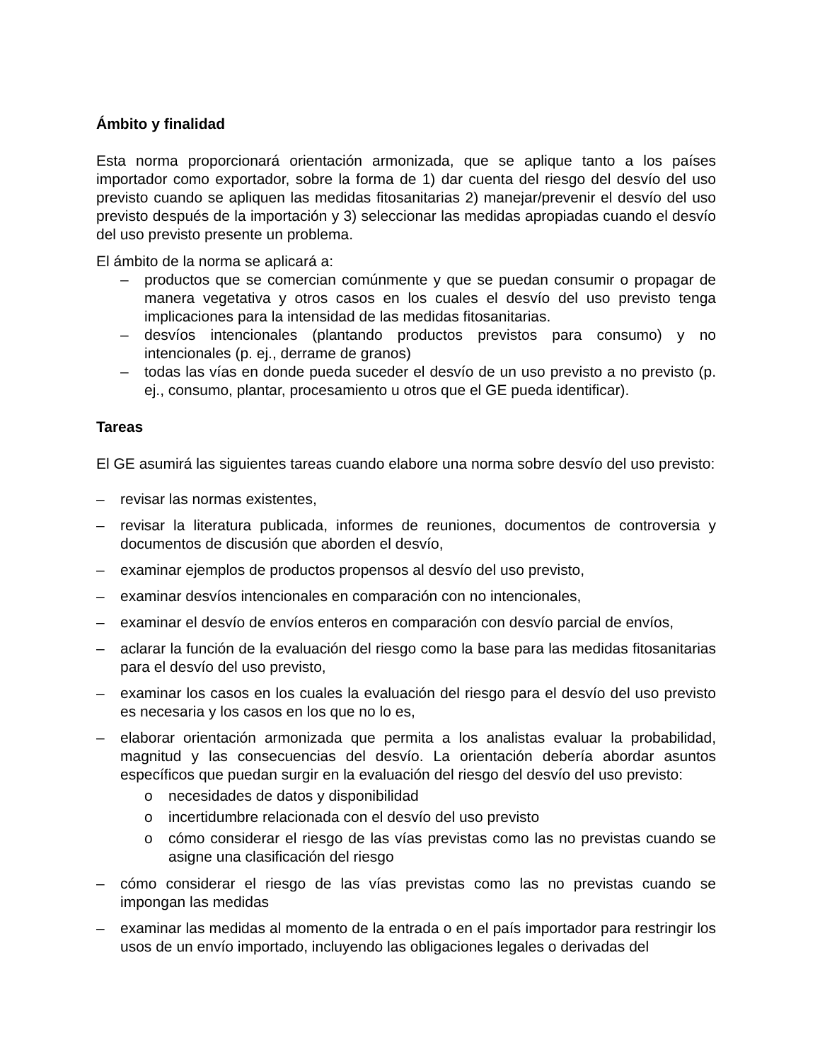Ámbito y finalidad
Esta norma proporcionará orientación armonizada, que se aplique tanto a los países importador como exportador, sobre la forma de 1) dar cuenta del riesgo del desvío del uso previsto cuando se apliquen las medidas fitosanitarias 2) manejar/prevenir el desvío del uso previsto después de la importación y 3) seleccionar las medidas apropiadas cuando el desvío del uso previsto presente un problema.
El ámbito de la norma se aplicará a:
– productos que se comercian comúnmente y que se puedan consumir o propagar de manera vegetativa y otros casos en los cuales el desvío del uso previsto tenga implicaciones para la intensidad de las medidas fitosanitarias.
– desvíos intencionales (plantando productos previstos para consumo) y no intencionales (p. ej., derrame de granos)
– todas las vías en donde pueda suceder el desvío de un uso previsto a no previsto (p. ej., consumo, plantar, procesamiento u otros que el GE pueda identificar).
Tareas
El GE asumirá las siguientes tareas cuando elabore una norma sobre desvío del uso previsto:
– revisar las normas existentes,
– revisar la literatura publicada, informes de reuniones, documentos de controversia y documentos de discusión que aborden el desvío,
– examinar ejemplos de productos propensos al desvío del uso previsto,
– examinar desvíos intencionales en comparación con no intencionales,
– examinar el desvío de envíos enteros en comparación con desvío parcial de envíos,
– aclarar la función de la evaluación del riesgo como la base para las medidas fitosanitarias para el desvío del uso previsto,
– examinar los casos en los cuales la evaluación del riesgo para el desvío del uso previsto es necesaria y los casos en los que no lo es,
– elaborar orientación armonizada que permita a los analistas evaluar la probabilidad, magnitud y las consecuencias del desvío. La orientación debería abordar asuntos específicos que puedan surgir en la evaluación del riesgo del desvío del uso previsto:
o necesidades de datos y disponibilidad
o incertidumbre relacionada con el desvío del uso previsto
o cómo considerar el riesgo de las vías previstas como las no previstas cuando se asigne una clasificación del riesgo
– cómo considerar el riesgo de las vías previstas como las no previstas cuando se impongan las medidas
– examinar las medidas al momento de la entrada o en el país importador para restringir los usos de un envío importado, incluyendo las obligaciones legales o derivadas del